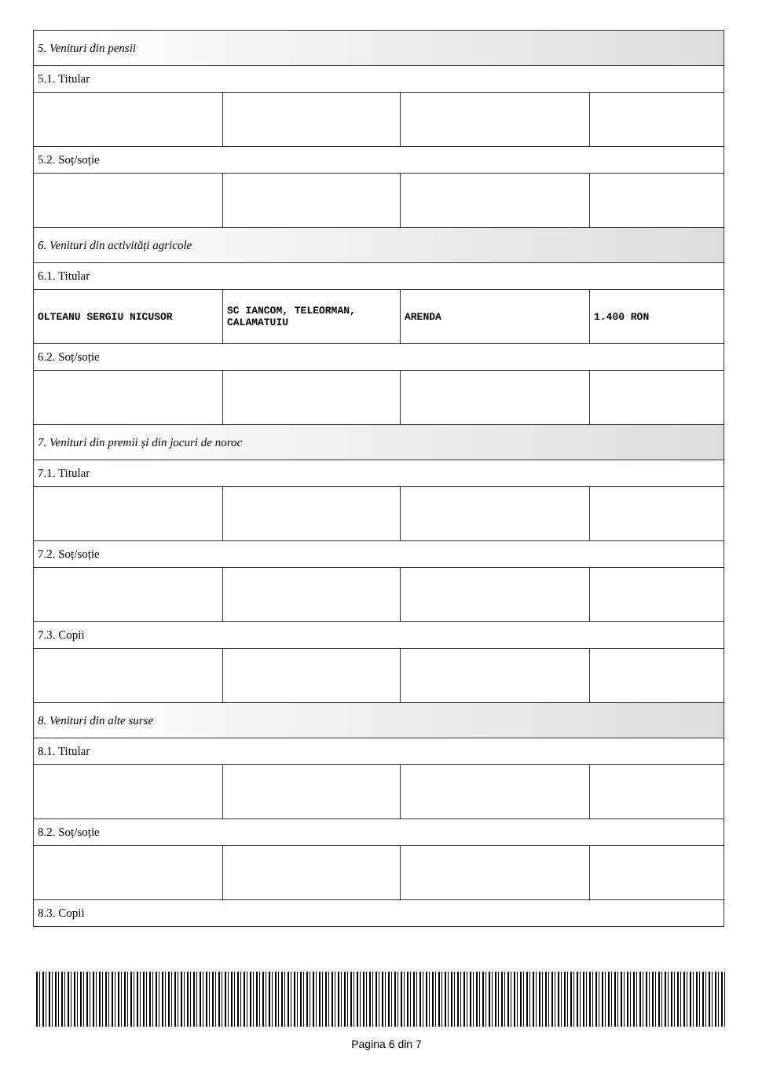| 5. Venituri din pensii | | | |
| 5.1. Titular | | | |
| 5.2. Soț/soție | | | |
| 6. Venituri din activități agricole | | | |
| 6.1. Titular | | | |
| OLTEANU SERGIU NICUSOR | SC IANCOM, TELEORMAN, CALAMATUIU | ARENDA | 1.400 RON |
| 6.2. Soț/soție | | | |
| 7. Venituri din premii și din jocuri de noroc | | | |
| 7.1. Titular | | | |
| 7.2. Soț/soție | | | |
| 7.3. Copii | | | |
| 8. Venituri din alte surse | | | |
| 8.1. Titular | | | |
| 8.2. Soț/soție | | | |
| 8.3. Copii | | | |
Pagina 6 din 7